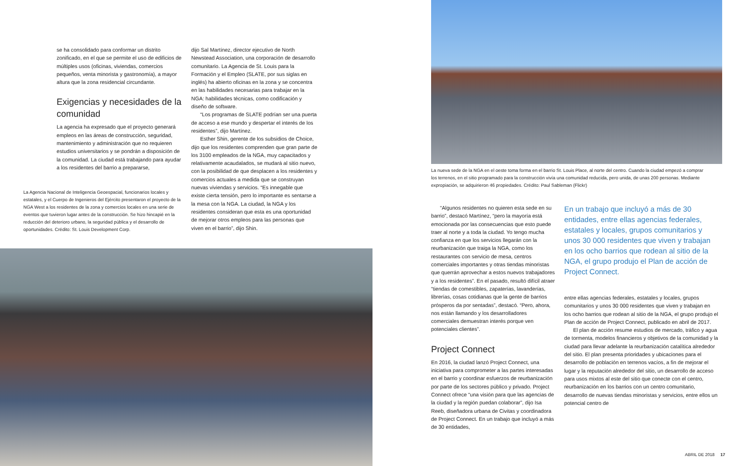se ha consolidado para conformar un distrito zonificado, en el que se permite el uso de edificios de múltiples usos (oficinas, viviendas, comercios pequeños, venta minorista y gastronomía), a mayor altura que la zona residencial circundante.
Exigencias y necesidades de la comunidad
La agencia ha expresado que el proyecto generará empleos en las áreas de construcción, seguridad, mantenimiento y administración que no requieren estudios universitarios y se pondrán a disposición de la comunidad. La ciudad está trabajando para ayudar a los residentes del barrio a prepararse,
dijo Sal Martínez, director ejecutivo de North Newstead Association, una corporación de desarrollo comunitario. La Agencia de St. Louis para la Formación y el Empleo (SLATE, por sus siglas en inglés) ha abierto oficinas en la zona y se concentra en las habilidades necesarias para trabajar en la NGA: habilidades técnicas, como codificación y diseño de software.
“Los programas de SLATE podrían ser una puerta de acceso a ese mundo y despertar el interés de los residentes”, dijo Martínez.
Esther Shin, gerente de los subsidios de Choice, dijo que los residentes comprenden que gran parte de los 3100 empleados de la NGA, muy capacitados y relativamente acaudalados, se mudará al sitio nuevo, con la posibilidad de que desplacen a los residentes y comercios actuales a medida que se construyan nuevas viviendas y servicios. “Es innegable que existe cierta tensión, pero lo importante es sentarse a la mesa con la NGA. La ciudad, la NGA y los residentes consideran que esta es una oportunidad de mejorar otros empleos para las personas que viven en el barrio”, dijo Shin.
La Agencia Nacional de Inteligencia Geoespacial, funcionarios locales y estatales, y el Cuerpo de Ingenieros del Ejército presentaron el proyecto de la NGA West a los residentes de la zona y comercios locales en una serie de eventos que tuvieron lugar antes de la construcción. Se hizo hincapié en la reducción del deterioro urbano, la seguridad pública y el desarrollo de oportunidades. Crédito: St. Louis Development Corp.
La nueva sede de la NGA en el oeste toma forma en el barrio St. Louis Place, al norte del centro. Cuando la ciudad empezó a comprar los terrenos, en el sitio programado para la construcción vivía una comunidad reducida, pero unida, de unas 200 personas. Mediante expropiación, se adquirieron 46 propiedades. Crédito: Paul Sableman (Flickr)
“Algunos residentes no quieren esta sede en su barrio”, destacó Martínez, “pero la mayoría está emocionada por las consecuencias que esto puede traer al norte y a toda la ciudad. Yo tengo mucha confianza en que los servicios llegarán con la reurbanización que traiga la NGA, como los restaurantes con servicio de mesa, centros comerciales importantes y otras tiendas minoristas que querrán aprovechar a estos nuevos trabajadores y a los residentes”. En el pasado, resultó difícil atraer “tiendas de comestibles, zapaterías, lavanderías, librerías, cosas cotidianas que la gente de barrios prósperos da por sentadas”, destacó. “Pero, ahora, nos están llamando y los desarrolladores comerciales demuestran interés porque ven potenciales clientes”.
Project Connect
En 2016, la ciudad lanzó Project Connect, una iniciativa para comprometer a las partes interesadas en el barrio y coordinar esfuerzos de reurbanización por parte de los sectores público y privado. Project Connect ofrece “una visión para que las agencias de la ciudad y la región puedan colaborar”, dijo Isa Reeb, diseñadora urbana de Civitas y coordinadora de Project Connect. En un trabajo que incluyó a más de 30 entidades,
En un trabajo que incluyó a más de 30 entidades, entre ellas agencias federales, estatales y locales, grupos comunitarios y unos 30 000 residentes que viven y trabajan en los ocho barrios que rodean al sitio de la NGA, el grupo produjo el Plan de acción de Project Connect.
entre ellas agencias federales, estatales y locales, grupos comunitarios y unos 30 000 residentes que viven y trabajan en los ocho barrios que rodean al sitio de la NGA, el grupo produjo el Plan de acción de Project Connect, publicado en abril de 2017.
El plan de acción resume estudios de mercado, tráfico y agua de tormenta, modelos financieros y objetivos de la comunidad y la ciudad para llevar adelante la reurbanización catalítica alrededor del sitio. El plan presenta prioridades y ubicaciones para el desarrollo de población en terrenos vacíos, a fin de mejorar el lugar y la reputación alrededor del sitio, un desarrollo de acceso para usos mixtos al este del sitio que conecte con el centro, reurbanización en los barrios con un centro comunitario, desarrollo de nuevas tiendas minoristas y servicios, entre ellos un potencial centro de
ABRIL DE 2018 17